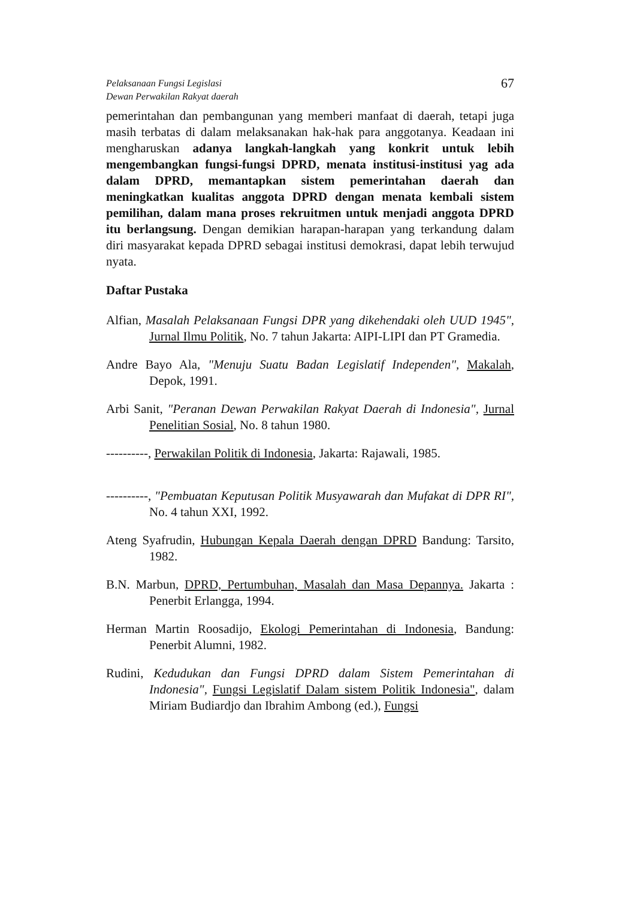Pelaksanaan Fungsi Legislasi
Dewan Perwakilan Rakyat daerah
67
pemerintahan dan pembangunan yang memberi manfaat di daerah, tetapi juga masih terbatas di dalam melaksanakan hak-hak para anggotanya. Keadaan ini mengharuskan adanya langkah-langkah yang konkrit untuk lebih mengembangkan fungsi-fungsi DPRD, menata institusi-institusi yag ada dalam DPRD, memantapkan sistem pemerintahan daerah dan meningkatkan kualitas anggota DPRD dengan menata kembali sistem pemilihan, dalam mana proses rekruitmen untuk menjadi anggota DPRD itu berlangsung. Dengan demikian harapan-harapan yang terkandung dalam diri masyarakat kepada DPRD sebagai institusi demokrasi, dapat lebih terwujud nyata.
Daftar Pustaka
Alfian, Masalah Pelaksanaan Fungsi DPR yang dikehendaki oleh UUD 1945", Jurnal Ilmu Politik, No. 7 tahun Jakarta: AIPI-LIPI dan PT Gramedia.
Andre Bayo Ala, "Menuju Suatu Badan Legislatif Independen", Makalah, Depok, 1991.
Arbi Sanit, "Peranan Dewan Perwakilan Rakyat Daerah di Indonesia", Jurnal Penelitian Sosial, No. 8 tahun 1980.
----------, Perwakilan Politik di Indonesia, Jakarta: Rajawali, 1985.
----------, "Pembuatan Keputusan Politik Musyawarah dan Mufakat di DPR RI", No. 4 tahun XXI, 1992.
Ateng Syafrudin, Hubungan Kepala Daerah dengan DPRD Bandung: Tarsito, 1982.
B.N. Marbun, DPRD, Pertumbuhan, Masalah dan Masa Depannya. Jakarta : Penerbit Erlangga, 1994.
Herman Martin Roosadijo, Ekologi Pemerintahan di Indonesia, Bandung: Penerbit Alumni, 1982.
Rudini, Kedudukan dan Fungsi DPRD dalam Sistem Pemerintahan di Indonesia", Fungsi Legislatif Dalam sistem Politik Indonesia", dalam Miriam Budiardjo dan Ibrahim Ambong (ed.), Fungsi